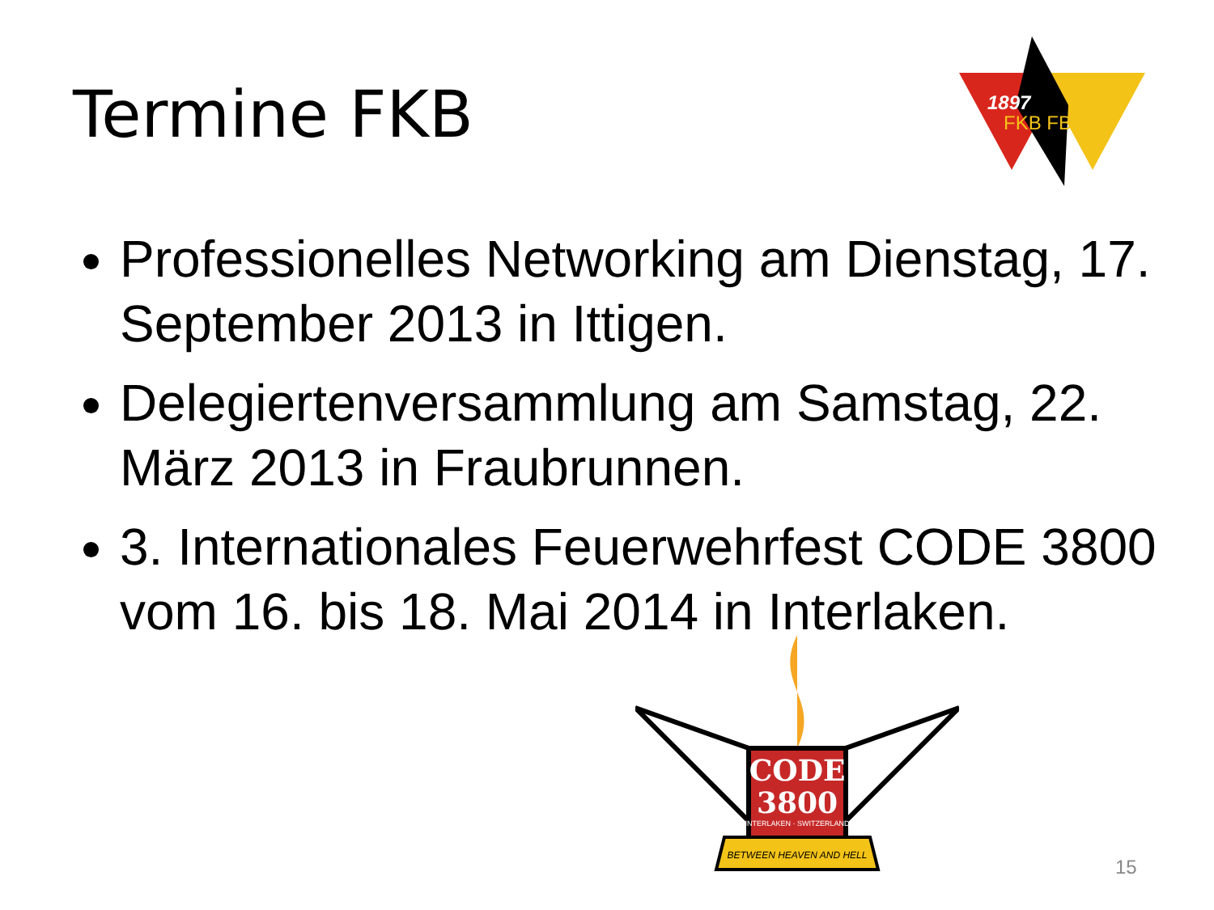Termine FKB
1897
FKB FBSP
Professionelles Networking am Dienstag, 17. September 2013 in Ittigen.
Delegiertenversammlung am Samstag, 22. März 2013 in Fraubrunnen.
3. Internationales Feuerwehrfest CODE 3800 vom 16. bis 18. Mai 2014 in Interlaken.
CODE
3800
INTERLAKEN · SWITZERLAND
BETWEEN HEAVEN AND HELL
15